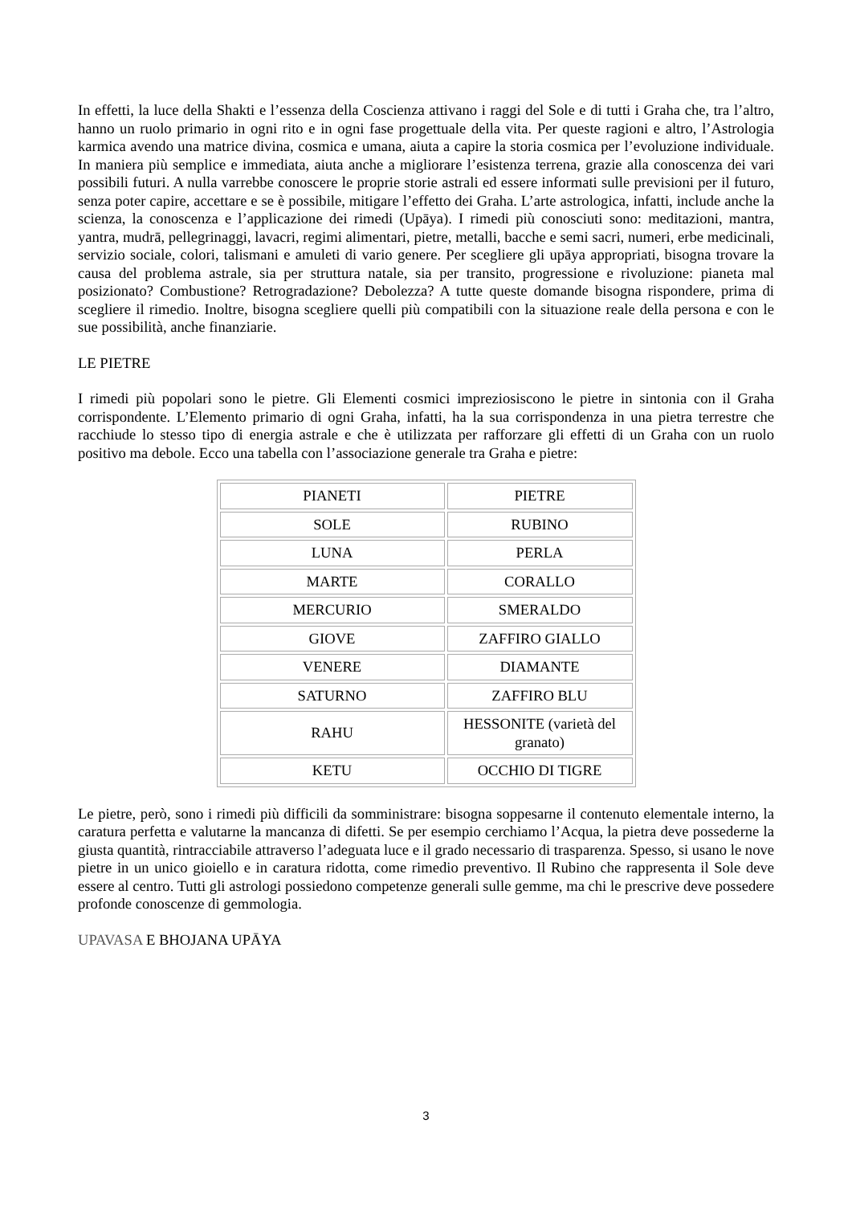In effetti, la luce della Shakti e l’essenza della Coscienza attivano i raggi del Sole e di tutti i Graha che, tra l’altro, hanno un ruolo primario in ogni rito e in ogni fase progettuale della vita. Per queste ragioni e altro, l’Astrologia karmica avendo una matrice divina, cosmica e umana, aiuta a capire la storia cosmica per l’evoluzione individuale. In maniera più semplice e immediata, aiuta anche a migliorare l’esistenza terrena, grazie alla conoscenza dei vari possibili futuri. A nulla varrebbe conoscere le proprie storie astrali ed essere informati sulle previsioni per il futuro, senza poter capire, accettare e se è possibile, mitigare l’effetto dei Graha. L’arte astrologica, infatti, include anche la scienza, la conoscenza e l’applicazione dei rimedi (Upāya). I rimedi più conosciuti sono: meditazioni, mantra, yantra, mudrā, pellegrinaggi, lavacri, regimi alimentari, pietre, metalli, bacche e semi sacri, numeri, erbe medicinali, servizio sociale, colori, talismani e amuleti di vario genere. Per scegliere gli upāya appropriati, bisogna trovare la causa del problema astrale, sia per struttura natale, sia per transito, progressione e rivoluzione: pianeta mal posizionato? Combustione? Retrogradazione? Debolezza? A tutte queste domande bisogna rispondere, prima di scegliere il rimedio. Inoltre, bisogna scegliere quelli più compatibili con la situazione reale della persona e con le sue possibilità, anche finanziarie.
LE PIETRE
I rimedi più popolari sono le pietre. Gli Elementi cosmici impreziosiscono le pietre in sintonia con il Graha corrispondente. L’Elemento primario di ogni Graha, infatti, ha la sua corrispondenza in una pietra terrestre che racchiude lo stesso tipo di energia astrale e che è utilizzata per rafforzare gli effetti di un Graha con un ruolo positivo ma debole. Ecco una tabella con l’associazione generale tra Graha e pietre:
| PIANETI | PIETRE |
| SOLE | RUBINO |
| LUNA | PERLA |
| MARTE | CORALLO |
| MERCURIO | SMERALDO |
| GIOVE | ZAFFIRO GIALLO |
| VENERE | DIAMANTE |
| SATURNO | ZAFFIRO BLU |
| RAHU | HESSONITE (varietà del granato) |
| KETU | OCCHIO DI TIGRE |
Le pietre, però, sono i rimedi più difficili da somministrare: bisogna soppesarne il contenuto elementale interno, la caratura perfetta e valutarne la mancanza di difetti. Se per esempio cerchiamo l’Acqua, la pietra deve possederne la giusta quantità, rintracciabile attraverso l’adeguata luce e il grado necessario di trasparenza. Spesso, si usano le nove pietre in un unico gioiello e in caratura ridotta, come rimedio preventivo. Il Rubino che rappresenta il Sole deve essere al centro. Tutti gli astrologi possiedono competenze generali sulle gemme, ma chi le prescrive deve possedere profonde conoscenze di gemmologia.
UPAVASA E BHOJANA UPĀYA
3